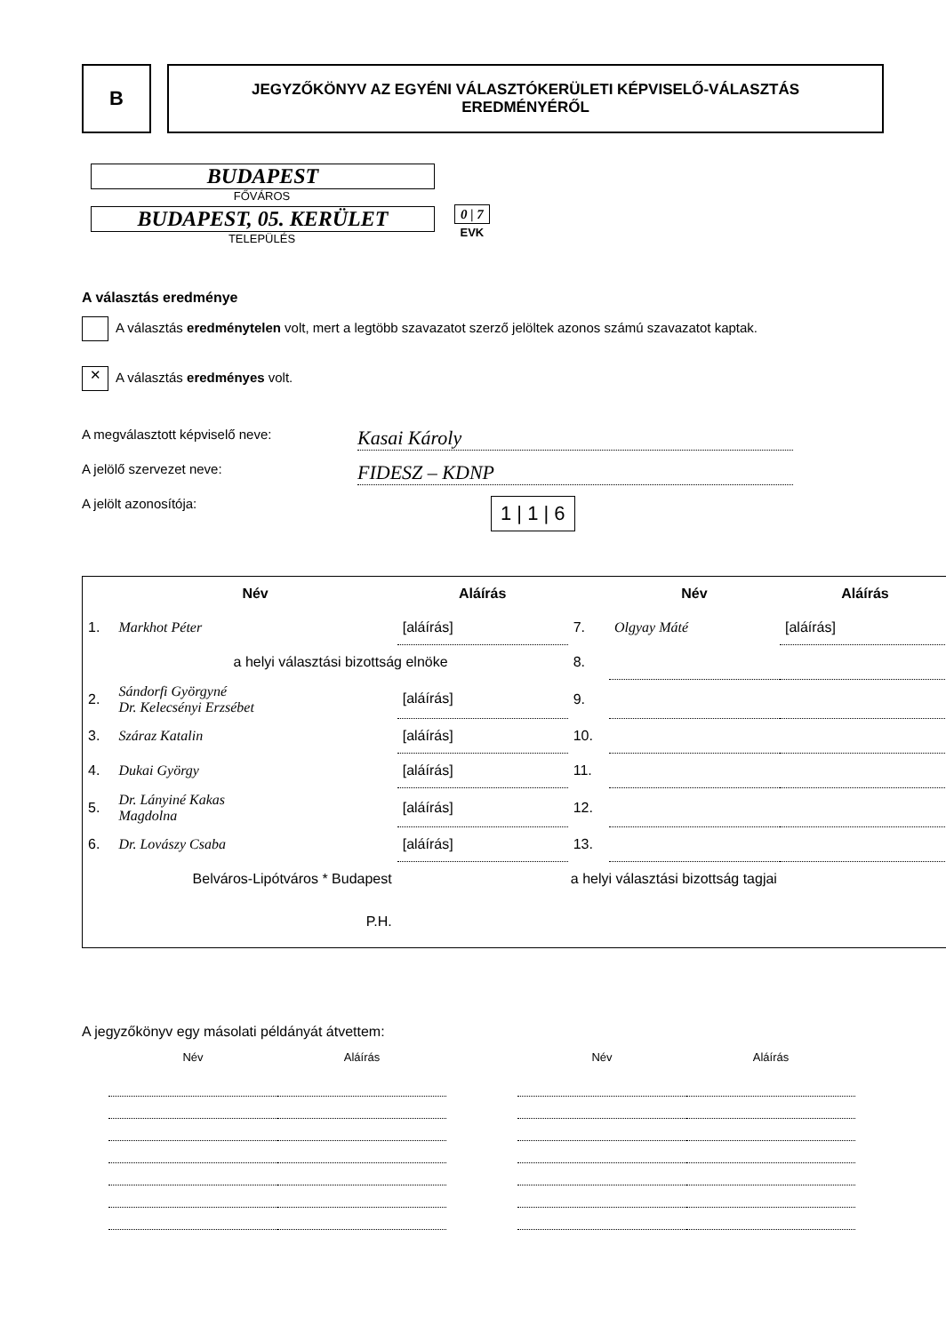B
JEGYZŐKÖNYV AZ EGYÉNI VÁLASZTÓKERÜLETI KÉPVISELŐ-VÁLASZTÁS
EREDMÉNYÉRŐL
BUDAPEST
FŐVÁROS
BUDAPEST, 05. KERÜLET
TELEPÜLÉS
0 | 7
EVK
A választás eredménye
A választás eredménytelen volt, mert a legtöbb szavazatot szerző jelöltek azonos számú szavazatot kaptak.
✕ A választás eredményes volt.
A megválasztott képviselő neve: Kasai Károly
A jelölő szervezet neve: FIDESZ – KDNP
A jelölt azonosítója: 1 | 1 | 6
| | Név | Aláírás | | Név | Aláírás |
| --- | --- | --- | --- | --- | --- |
| 1. | Markhot Péter | [aláírás] | 7. | Olgyay Máté | [aláírás] |
| | a helyi választási bizottság elnöke | | 8. | | |
| 2. | Sándorfi Györgyné Dr. Kelecsényi Erzsébet | [aláírás] | 9. | | |
| 3. | Száraz Katalin | [aláírás] | 10. | | |
| 4. | Dukai György | [aláírás] | 11. | | |
| 5. | Dr. Lányiné Kakas Magdolna | [aláírás] | 12. | | |
| 6. | Dr. Lovászy Csaba | [aláírás] | 13. | | |
| | Belváros-Lipótváros * Budapest | a helyi választási bizottság tagjai | | | |
| | P.H. | | | | |
A jegyzőkönyv egy másolati példányát átvettem:
| Név | Aláírás | | Név | Aláírás |